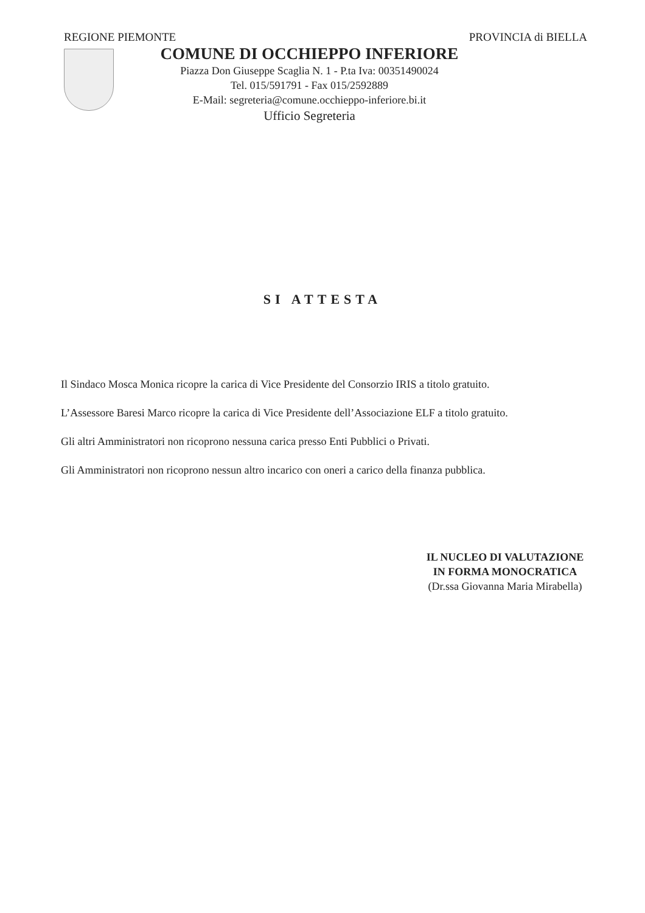REGIONE PIEMONTE PROVINCIA di BIELLA
COMUNE DI OCCHIEPPO INFERIORE
Piazza Don Giuseppe Scaglia N. 1 - P.ta Iva: 00351490024
Tel. 015/591791 - Fax 015/2592889
E-Mail: segreteria@comune.occhieppo-inferiore.bi.it
Ufficio Segreteria
SI ATTESTA
Il Sindaco Mosca Monica ricopre la carica di Vice Presidente del Consorzio IRIS a titolo gratuito.
L’Assessore Baresi Marco ricopre la carica di Vice Presidente dell’Associazione ELF a titolo gratuito.
Gli altri Amministratori non ricoprono nessuna carica presso Enti Pubblici o Privati.
Gli Amministratori non ricoprono nessun altro incarico con oneri a carico della finanza pubblica.
IL NUCLEO DI VALUTAZIONE
IN FORMA MONOCRATICA
(Dr.ssa Giovanna Maria Mirabella)